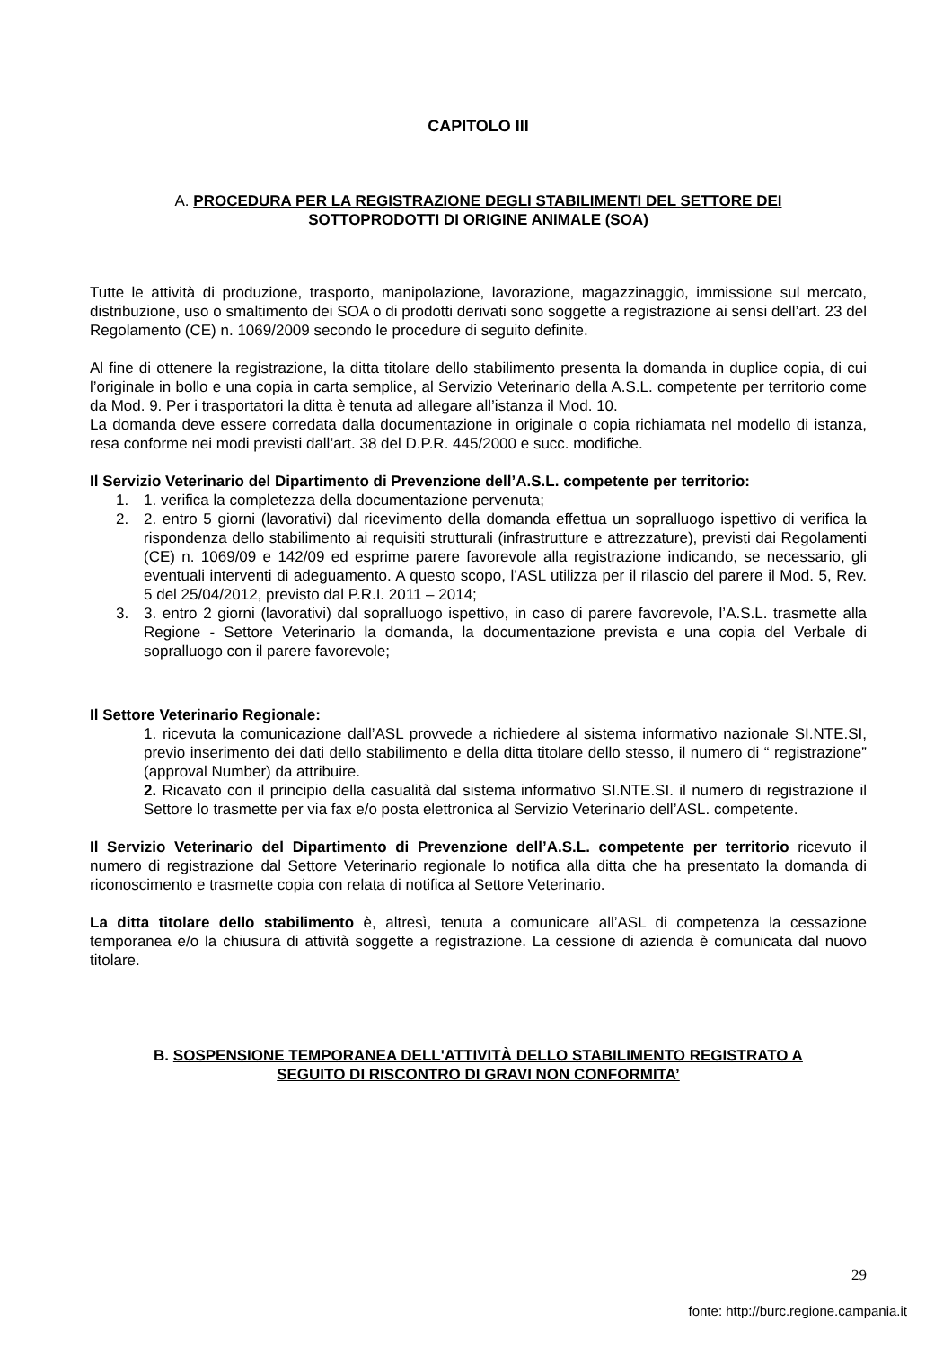CAPITOLO III
A. PROCEDURA PER LA REGISTRAZIONE DEGLI STABILIMENTI DEL SETTORE DEI
SOTTOPRODOTTI DI ORIGINE ANIMALE (SOA)
Tutte le attività di produzione, trasporto, manipolazione, lavorazione, magazzinaggio, immissione sul mercato, distribuzione, uso o smaltimento dei SOA o di prodotti derivati sono soggette a registrazione ai sensi dell’art. 23 del Regolamento (CE) n. 1069/2009 secondo le procedure di seguito definite.
Al fine di ottenere la registrazione, la ditta titolare dello stabilimento presenta la domanda in duplice copia, di cui l’originale in bollo e una copia in carta semplice, al Servizio Veterinario della A.S.L. competente per territorio come da Mod. 9. Per i trasportatori la ditta è tenuta ad allegare all’istanza il Mod. 10.
La domanda deve essere corredata dalla documentazione in originale o copia richiamata nel modello di istanza, resa conforme nei modi previsti dall’art. 38 del D.P.R. 445/2000 e succ. modifiche.
Il Servizio Veterinario del Dipartimento di Prevenzione dell’A.S.L. competente per territorio:
1. 1. verifica la completezza della documentazione pervenuta;
2. 2. entro 5 giorni (lavorativi) dal ricevimento della domanda effettua un sopralluogo ispettivo di verifica la rispondenza dello stabilimento ai requisiti strutturali (infrastrutture e attrezzature), previsti dai Regolamenti (CE) n. 1069/09 e 142/09 ed esprime parere favorevole alla registrazione indicando, se necessario, gli eventuali interventi di adeguamento. A questo scopo, l’ASL utilizza per il rilascio del parere il Mod. 5, Rev. 5 del 25/04/2012, previsto dal P.R.I. 2011 – 2014;
3. 3. entro 2 giorni (lavorativi) dal sopralluogo ispettivo, in caso di parere favorevole, l’A.S.L. trasmette alla Regione - Settore Veterinario la domanda, la documentazione prevista e una copia del Verbale di sopralluogo con il parere favorevole;
Il Settore Veterinario Regionale:
1. ricevuta la comunicazione dall’ASL provvede a richiedere al sistema informativo nazionale SI.NTE.SI, previo inserimento dei dati dello stabilimento e della ditta titolare dello stesso, il numero di “ registrazione” (approval Number) da attribuire.
2. Ricavato con il principio della casualità dal sistema informativo SI.NTE.SI. il numero di registrazione il Settore lo trasmette per via fax e/o posta elettronica al Servizio Veterinario dell’ASL. competente.
Il Servizio Veterinario del Dipartimento di Prevenzione dell’A.S.L. competente per territorio ricevuto il numero di registrazione dal Settore Veterinario regionale lo notifica alla ditta che ha presentato la domanda di riconoscimento e trasmette copia con relata di notifica al Settore Veterinario.
La ditta titolare dello stabilimento è, altresì, tenuta a comunicare all’ASL di competenza la cessazione temporanea e/o la chiusura di attività soggette a registrazione. La cessione di azienda è comunicata dal nuovo titolare.
B. SOSPENSIONE TEMPORANEA DELL'ATTIVITÀ DELLO STABILIMENTO REGISTRATO A
SEGUITO DI RISCONTRO DI GRAVI NON CONFORMITA’
29
fonte: http://burc.regione.campania.it